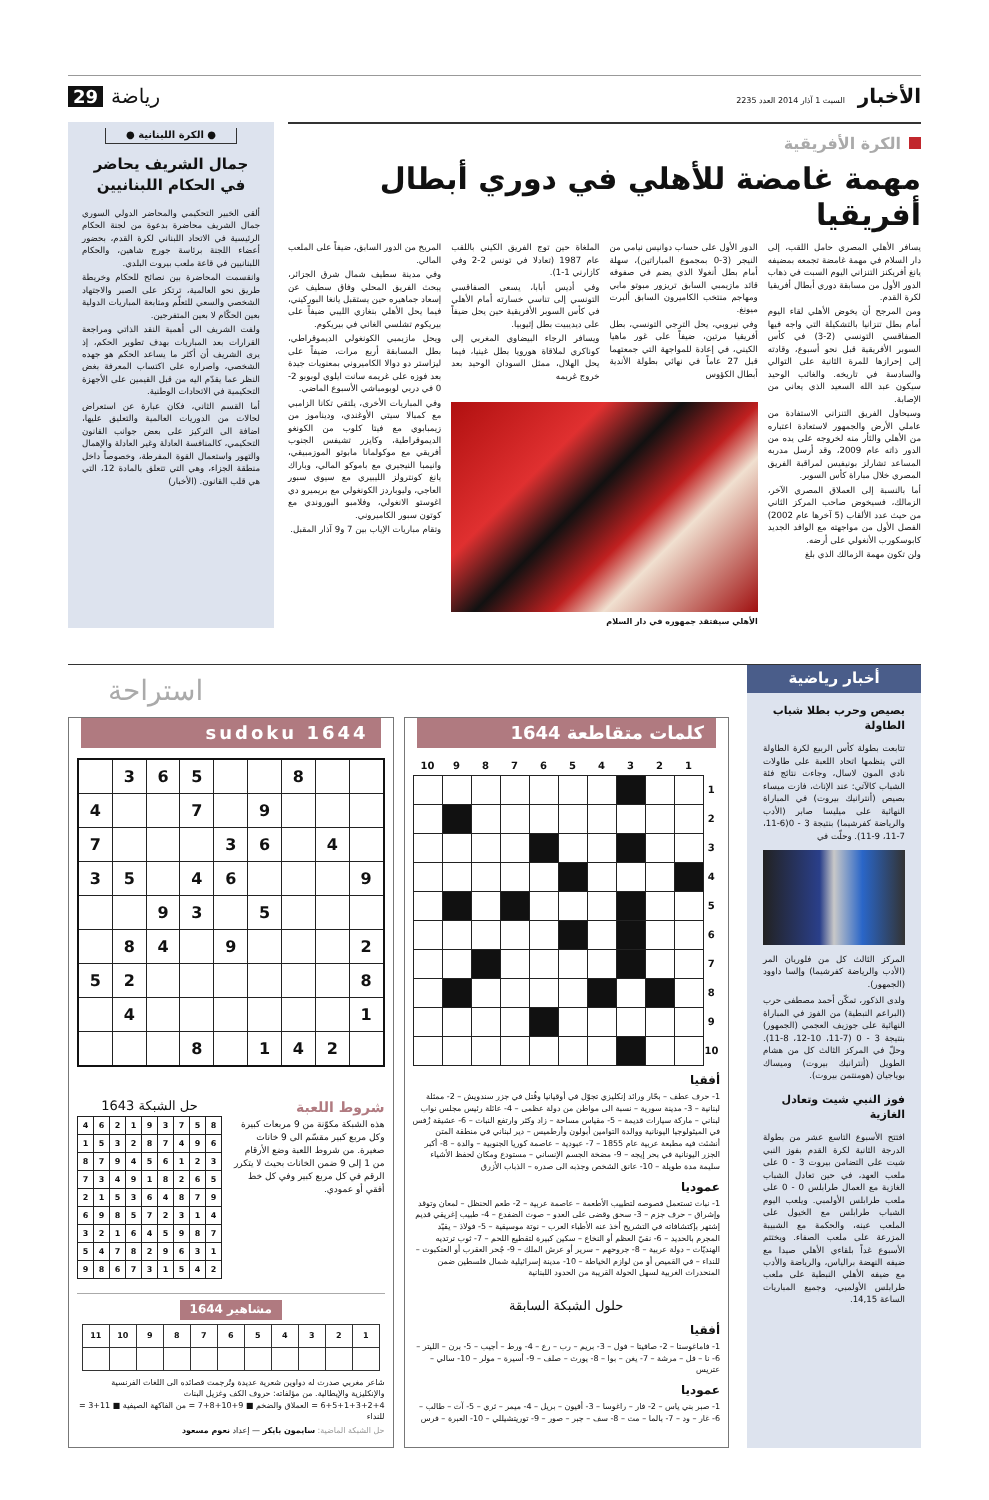الأخبار السبت 1 آذار 2014 العدد 2235
رياضة 29
الكرة الأفريقية
مهمة غامضة للأهلي في دوري أبطال أفريقيا
يسافر الأهلي المصري حامل اللقب، إلى دار السلام في مهمة غامضة تجمعه بمضيفه يانغ أفريكنز التنزاني اليوم السبت في ذهاب الدور الأول من مسابقة دوري أبطال أفريقيا لكرة القدم.
ومن المرجح أن يخوض الأهلي لقاء اليوم أمام بطل تنزانيا بالتشكيلة التي واجه فيها الصفاقسي التونسي (2-3) في كأس السوبر الأفريقية قبل نحو أسبوع، وقادته إلى إحرازها للمرة الثانية على التوالي والسادسة في تاريخه. والغائب الوحيد سيكون عبد الله السعيد الذي يعاني من الإصابة.
وسيحاول الفريق التنزاني الاستفادة من عاملي الأرض والجمهور لاستعادة اعتباره من الأهلي والثأر منه لخروجه على يده من الدور ذاته عام 2009، وقد أرسل مدربه المساعد تشارلز بونيفيس لمراقبة الفريق المصري خلال مباراة كأس السوبر.
أما بالنسبة إلى العملاق المصري الآخر، الزمالك، فسيخوض صاحب المركز الثاني من حيث عدد الألقاب (5 آخرها عام 2002) الفصل الأول من مواجهته مع الوافد الجديد كابوسكورب الأنغولي على أرضه.
ولن تكون مهمة الزمالك الذي بلغ
الدور الأول على حساب دوانيس نيامي من النيجر (3-0 بمجموع المباراتين)، سهلة أمام بطل أنغولا الذي يضم في صفوفه قائد مازيمبي السابق تريزور مبوتو مابي ومهاجم منتخب الكاميرون السابق ألبرت ميونغ.
وفي نيروبي، يحل الترجي التونسي، بطل أفريقيا مرتين، ضيفاً على غور ماهيا الكيني، في إعادة للمواجهة التي جمعتهما قبل 27 عاماً في نهائي بطولة الأندية أبطال الكؤوس
الملغاة حين توج الفريق الكيني باللقب عام 1987 (تعادلا في تونس 2-2 وفي كازارني 1-1).
وفي أديس أبابا، يسعى الصفاقسي التونسي إلى تناسي خسارته أمام الأهلي في كأس السوبر الأفريقية حين يحل ضيفاً على ديديبيت بطل إثيوبيا.
ويسافر الرجاء البيضاوي المغربي إلى كوناكري لملاقاة هورويا بطل غينيا، فيما يحل الهلال، ممثل السودان الوحيد بعد خروج غريمه
الأهلي سيفتقد جمهوره في دار السلام
المريخ من الدور السابق، ضيفاً على الملعب المالي.
وفي مدينة سطيف شمال شرق الجزائر، يبحث الفريق المحلي وفاق سطيف عن إسعاد جماهيره حين يستقبل يانغا البوركيني، فيما يحل الأهلي بنغازي الليبي ضيفاً على بيريكوم تشلسي الغاني في بيريكوم.
ويحل مازيمبي الكونغولي الديموقراطي، بطل المسابقة أربع مرات، ضيفاً على ليزاستر دو دوالا الكاميروني بمعنويات جيدة بعد فوزه على غريمه سانت ايلوي لوبوبو 2-0 في دربي لوبومباشي الأسبوع الماضي.
وفي المباريات الأخرى، يلتقي تكانا الزامبي مع كمبالا سيتي الأوغندي، وديناموز من زيمبابوي مع فيتا كلوب من الكونغو الديموقراطية، وكايزر تشيفس الجنوب أفريقي مع موكولمانا مابوتو الموزمبيقي، وانيمبا النيجيري مع باموكو المالي، وباراك يانغ كونترولز الليبيري مع سيوي سبور العاجي، وليوباردز الكونغولي مع بريميرو دي اغوستو الانغولي، وفلامبو البوروندي مع كوتون سبور الكاميروني.
وتقام مباريات الإياب بين 7 و9 آذار المقبل.
● الكرة اللبنانية ●
جمال الشريف يحاضر في الحكام اللبنانيين
ألقى الخبير التحكيمي والمحاضر الدولي السوري جمال الشريف محاضرة بدعوة من لجنة الحكام الرئيسية في الاتحاد اللبناني لكرة القدم، بحضور أعضاء اللجنة برئاسة جورج شاهين، والحكام اللبنانيين في قاعة ملعب بيروت البلدي.
وانقسمت المحاضرة بين نصائح للحكام وخريطة طريق نحو العالمية، ترتكز على الصبر والاجتهاد الشخصي والسعي للتعلّم ومتابعة المباريات الدولية بعين الحكّام لا بعين المتفرجين.
ولفت الشريف الى أهمية النقد الذاتي ومراجعة القرارات بعد المباريات بهدف تطوير الحكم، إذ يرى الشريف أن أكثر ما يساعد الحكم هو جهده الشخصي، واصراره على اكتساب المعرفة بغض النظر عما يقدّم اليه من قبل القيمين على الأجهزة التحكيمية في الاتحادات الوطنية.
أما القسم الثاني، فكان عبارة عن استعراض لحالات من الدوريات العالمية والتعليق عليها، اضافة الى التركيز على بعض جوانب القانون التحكيمي، كالمنافسة العادلة وغير العادلة والإهمال والتهور واستعمال القوة المفرطة، وخصوصاً داخل منطقة الجزاء، وهي التي تتعلق بالمادة 12، التي هي قلب القانون. (الأخبار)
أخبار رياضية
بصيص وحرب بطلا شباب الطاولة
تتابعت بطولة كأس الربيع لكرة الطاولة التي ينظمها اتحاد اللعبة على طاولات نادي المون لاسال، وجاءت نتائج فئة الشباب كالآتي: عند الإناث، فازت ميساء بصيص (أنترانيك بيروت) في المباراة النهائية على ميليسا صابر (الأدب والرياضة كفرشيما) بنتيجة 3 - 0(6-11، 7-11، 9-11). وحلّت في
المركز الثالث كل من فلوريان المر (الأدب والرياضة كفرشيما) وإلسا داوود (الجمهور).
ولدى الذكور، تمكّن أحمد مصطفى حرب (البراعم النبطية) من الفوز في المباراة النهائية على جوزيف العجمي (الجمهور) بنتيجة 3 - 0 (7-11، 10-12، 8-11). وحلّ في المركز الثالث كل من هشام الطويل (أنترانيك بيروت) وميساك بوياجيان (هومنتمن بيروت).
فوز النبي شيت وتعادل الغازية
افتتح الأسبوع التاسع عشر من بطولة الدرجة الثانية لكرة القدم بفوز النبي شيت على التضامن بيروت 3 - 0 على ملعب العهد، في حين تعادل الشباب الغازية مع العمال طرابلس 0 - 0 على ملعب طرابلس الأولمبي. ويلعب اليوم الشباب طرابلس مع الخيول على الملعب عينه، والحكمة مع الشبيبة المزرعة على ملعب الصفاء. ويختتم الأسبوع غداً بلقاءي الأهلي صيدا مع ضيفه النهضة برالياس، والرياضة والأدب مع ضيفه الأهلي النبطية على ملعب طرابلس الأولمبي، وجميع المباريات الساعة 14,15.
استراحة
كلمات متقاطعة 1644
| 10 | 9 | 8 | 7 | 6 | 5 | 4 | 3 | 2 | 1 | |
| --- | --- | --- | --- | --- | --- | --- | --- | --- | --- | --- |
| | | | | | | | | | | 1 |
| | | | | | | | | | | 2 |
| | | | | | | | | | | 3 |
| | | | | | | | | | | 4 |
| | | | | | | | | | | 5 |
| | | | | | | | | | | 6 |
| | | | | | | | | | | 7 |
| | | | | | | | | | | 8 |
| | | | | | | | | | | 9 |
| | | | | | | | | | | 10 |
أفقيا
1- حرف عطف – بحّار ورائد إنكليزي تجوّل في أوقيانيا وقُتل في جزر سندويش – 2- ممثلة لبنانية – 3- مدينة سورية – نسبة الى مواطن من دولة عظمى – 4- عائلة رئيس مجلس نواب لبناني – ماركة سيارات قديمة – 5- مقياس مساحة – زاد وكثر وارتفع النبات – 6- عشيقة زُفس في الميثولوجيا اليونانية ووالدة التوامين أبولون وأرطميس – دير لبناني في منطقة المتن أنشئت فيه مطبعة عربية عام 1855 – 7- عبودية – عاصمة كوريا الجنوبية – والدة – 8- أكبر الجزر اليونانية في بحر إيجه – 9- مضخة الجسم الإنساني – مستودع ومكان لحفظ الأشياء سليمة مدة طويلة – 10- عانق الشخص وجذبه الى صدره – الذباب الأزرق
عموديا
1- نبات تستعمل فصوصه لتطييب الأطعمة – عاصمة عربية – 2- طعم الحنظل – لمعان وتوقد وإشراق – حرف جزم – 3- سحق وقضى على العدو – صوت الضفدع – 4- طبيب إغريقي قديم إشتهر بإكتشافاته في التشريح أخذ عنه الأطباء العرب – نوتة موسيقية – 5- فولاذ – يقيّد المجرم بالحديد – 6- نقيّ العظم أو النخاع – سكين كبيرة لتقطيع اللحم – 7- ثوب ترتديه الهنديّات – دولة عربية – 8- جروحهم – سرير أو عرش الملك – 9- جُحر العقرب أو العنكبوت – للنداء – في القميص أو من لوازم الخياطة – 10- مدينة إسرائيلية شمال فلسطين ضمن المنحدرات الغربية لسهل الحولة القريبة من الحدود اللبنانية
حلول الشبكة السابقة
أفقيا
1- فاماغوستا – 2- صافيتا – فول – 3- بريم – رب – رع – 4- ورط – أجيب – 5- برن – الليتر – 6- نا – فل – مرشة – 7- يغن – بوا – 8- يورث – صلف – 9- أسيرة – مولر – 10- سالي – عتريس
عموديا
1- صبر بني ياس – 2- فار – راغوسا – 3- أفيون – بريل – 4- ميمر – ثري – 5- آت – طالب – 6- غار – ود – 7- بالما – مت – 8- سف – جبر – صور – 9- توريتشيللي – 10- العبرة – فرس
sudoku 1644
| | 3 | 6 | 5 | | | 8 | | |
| 4 | | | 7 | | 9 | | | |
| 7 | | | | 3 | 6 | | 4 | |
| 3 | 5 | | 4 | 6 | | | | 9 |
| | | 9 | 3 | | 5 | | | |
| | 8 | 4 | | 9 | | | | 2 |
| 5 | 2 | | | | | | | 8 |
| | 4 | | | | | | | 1 |
| | | | 8 | | 1 | 4 | 2 | |
شروط اللعبة
هذه الشبكة مكوّنة من 9 مربعات كبيرة وكل مربع كبير مقسّم الى 9 خانات صغيرة. من شروط اللعبة وضع الأرقام من 1 إلى 9 ضمن الخانات بحيث لا يتكرر الرقم في كل مربع كبير وفي كل خط أفقي أو عمودي.
حل الشبكة 1643
| 4 | 6 | 2 | 1 | 9 | 3 | 7 | 5 | 8 |
| 1 | 5 | 3 | 2 | 8 | 7 | 4 | 9 | 6 |
| 8 | 7 | 9 | 4 | 5 | 6 | 1 | 2 | 3 |
| 7 | 3 | 4 | 9 | 1 | 8 | 2 | 6 | 5 |
| 2 | 1 | 5 | 3 | 6 | 4 | 8 | 7 | 9 |
| 6 | 9 | 8 | 5 | 7 | 2 | 3 | 1 | 4 |
| 3 | 2 | 1 | 6 | 4 | 5 | 9 | 8 | 7 |
| 5 | 4 | 7 | 8 | 2 | 9 | 6 | 3 | 1 |
| 9 | 8 | 6 | 7 | 3 | 1 | 5 | 4 | 2 |
مشاهير 1644
| 11 | 10 | 9 | 8 | 7 | 6 | 5 | 4 | 3 | 2 | 1 |
| --- | --- | --- | --- | --- | --- | --- | --- | --- | --- | --- |
شاعر مغربي صدرت له دواوين شعرية عديدة وتُرجمت قصائده الى اللغات الفرنسية والإنكليزية والإيطالية. من مؤلفاته: حروف الكف وغزيل البنات
6+5+1+3+2+4 = العملاق والضخم ■ 9+10+8+7 = من الفاكهة الصيفية ■ 11+3 = للنداء
حل الشبكة الماضية: سايمون بايكر — إعداد نعوم مسعود